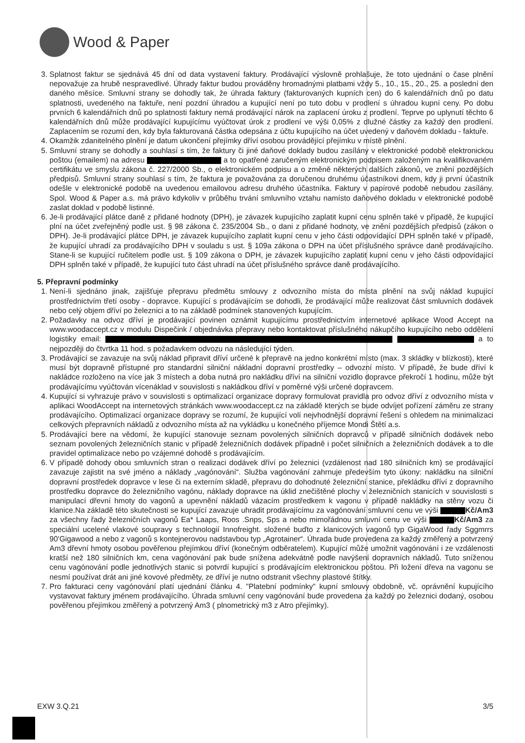Wood & Paper
3. Splatnost faktur se sjednává 45 dní od data vystavení faktury. Prodávající výslovně prohlašuje, že toto ujednání o čase plnění nepovažuje za hrubě nespravedlivé. Úhrady faktur budou prováděny hromadnými platbami vždy 5., 10., 15., 20., 25. a poslední den daného měsíce. Smluvní strany se dohodly tak, že úhrada faktury (fakturovaných kupních cen) do 6 kalendářních dnů po datu splatnosti, uvedeného na faktuře, není pozdní úhradou a kupující není po tuto dobu v prodlení s úhradou kupní ceny. Po dobu prvních 6 kalendářních dnů po splatnosti faktury nemá prodávající nárok na zaplacení úroku z prodlení. Teprve po uplynutí těchto 6 kalendářních dnů může prodávající kupujícímu vyúčtovat úrok z prodlení ve výši 0,05% z dlužné částky za každý den prodlení. Zaplacením se rozumí den, kdy byla fakturovaná částka odepsána z účtu kupujícího na účet uvedený v daňovém dokladu - faktuře.
4. Okamžik zdanitelného plnění je datum ukončení přejímky dříví osobou provádějící přejímku v místě plnění.
5. Smluvní strany se dohodly a souhlasí s tím, že faktury či jiné daňové doklady budou zasílány v elektronické podobě elektronickou poštou (emailem) na adresu a to opatřené zaručeným elektronickým podpisem založeným na kvalifikovaném certifikátu ve smyslu zákona č. 227/2000 Sb., o elektronickém podpisu a o změně některých dalších zákonů, ve znění pozdějších předpisů. Smluvní strany souhlasí s tím, že faktura je považována za doručenou druhému účastníkovi dnem, kdy ji první účastník odešle v elektronické podobě na uvedenou emailovou adresu druhého účastníka. Faktury v papírové podobě nebudou zasílány. Spol. Wood & Paper a.s. má právo kdykoliv v průběhu trvání smluvního vztahu namísto daňového dokladu v elektronické podobě zaslat doklad v podobě listinné.
6. Je-li prodávající plátce daně z přidané hodnoty (DPH), je závazek kupujícího zaplatit kupní cenu splněn také v případě, že kupující plní na účet zveřejněný podle ust. § 98 zákona č. 235/2004 Sb., o dani z přidané hodnoty, ve znění pozdějších předpisů (zákon o DPH). Je-li prodávající plátce DPH, je závazek kupujícího zaplatit kupní cenu v jeho části odpovídající DPH splněn také v případě, že kupující uhradí za prodávajícího DPH v souladu s ust. § 109a zákona o DPH na účet příslušného správce daně prodávajícího. Stane-li se kupující ručitelem podle ust. § 109 zákona o DPH, je závazek kupujícího zaplatit kupní cenu v jeho části odpovídající DPH splněn také v případě, že kupující tuto část uhradí na účet příslušného správce daně prodávajícího.
5. Přepravní podmínky
1. Není-li sjednáno jinak, zajišťuje přepravu předmětu smlouvy z odvozního místa do místa plnění na svůj náklad kupující prostřednictvím třetí osoby - dopravce. Kupující s prodávajícím se dohodli, že prodávající může realizovat část smluvních dodávek nebo celý objem dříví po železnici a to na základě podmínek stanovených kupujícím.
2. Požadavky na odvoz dříví je prodávající povinen oznámit kupujícímu prostřednictvím internetové aplikace Wood Accept na www.woodaccept.cz v modulu Dispečink / objednávka přepravy nebo kontaktovat příslušného nákupčího kupujícího nebo oddělení logistiky email: a to nejpozději do čtvrtka 11 hod. s požadavkem odvozu na následující týden.
3. Prodávající se zavazuje na svůj náklad připravit dříví určené k přepravě na jedno konkrétní místo (max. 3 skládky v blízkosti), které musí být dopravně přístupné pro standardní silniční nákladní dopravní prostředky – odvozní místo. V případě, že bude dříví k nakládce rozloženo na více jak 3 místech a doba nutná pro nakládku dříví na silniční vozidlo dopravce překročí 1 hodinu, může být prodávajícímu vyúčtován vícenáklad v souvislosti s nakládkou dříví v poměrné výši určené dopravcem.
4. Kupující si vyhrazuje právo v souvislosti s optimalizací organizace dopravy formulovat pravidla pro odvoz dříví z odvozního místa v aplikaci WoodAccept na internetových stránkách www.woodaccept.cz na základě kterých se bude odvíjet pořízení záměru ze strany prodávajícího. Optimalizací organizace dopravy se rozumí, že kupující volí nejvhodnější dopravní řešení s ohledem na minimalizaci celkových přepravních nákladů z odvozního místa až na vykládku u konečného příjemce Mondi Štětí a.s.
5. Prodávající bere na vědomí, že kupující stanovuje seznam povolených silničních dopravců v případě silničních dodávek nebo seznam povolených železničních stanic v případě železničních dodávek případně i počet silničních a železničních dodávek a to dle pravidel optimalizace nebo po vzájemné dohodě s prodávajícím.
6. V případě dohody obou smluvních stran o realizaci dodávek dříví po železnici (vzdálenost nad 180 silničních km) se prodávající zavazuje zajistit na své jméno a náklady „vagónování“. Služba vagónování zahrnuje především tyto úkony: nakládku na silniční dopravní prostředek dopravce v lese či na externím skladě, přepravu do dohodnuté železniční stanice, překládku dříví z dopravního prostředku dopravce do železničního vagónu, náklady dopravce na úklid znečištěné plochy v železničních stanicích v souvislosti s manipulací dřevní hmoty do vagonů a upevnění nákladů vázacím prostředkem k vagonu v případě nakládky na stěny vozu či klanice.Na základě této skutečnosti se kupující zavazuje uhradit prodávajícímu za vagónování smluvní cenu ve výši Kč/Am3 za všechny řady železničních vagonů Ea* Laaps, Roos .Snps, Sps a nebo mimořádnou smluvní cenu ve výši Kč/Am3 za speciální ucelené vlakové soupravy s technologií Innofreight. složené buďto z klanicových vagonů typ GigaWood řady Sggmrrs 90'Gigawood a nebo z vagonů s kontejnerovou nadstavbou typ „Agrotainer“. Úhrada bude provedena za každý změřený a potvrzený Am3 dřevní hmoty osobou pověřenou přejímkou dříví (konečným odběratelem). Kupující může umožnit vagónování i ze vzdálenosti kratší než 180 silničních km, cena vagónování pak bude snížena adekvátně podle navýšení dopravních nákladů. Tuto sníženou cenu vagónování podle jednotlivých stanic si potvrdí kupující s prodávajícím elektronickou poštou. Při ložení dřeva na vagonu se nesmí používat drát ani jiné kovové předměty, ze dříví je nutno odstranit všechny plastové štítky.
7. Pro fakturaci ceny vagónování platí ujednání článku 4. "Platební podmínky" kupní smlouvy obdobně, vč. oprávnění kupujícího vystavovat faktury jménem prodávajícího. Úhrada smluvní ceny vagónování bude provedena za každý po železnici dodaný, osobou pověřenou přejímkou změřený a potvrzený Am3 ( plnometrický m3 z Atro přejímky).
EXW 3.Q.21 3/5